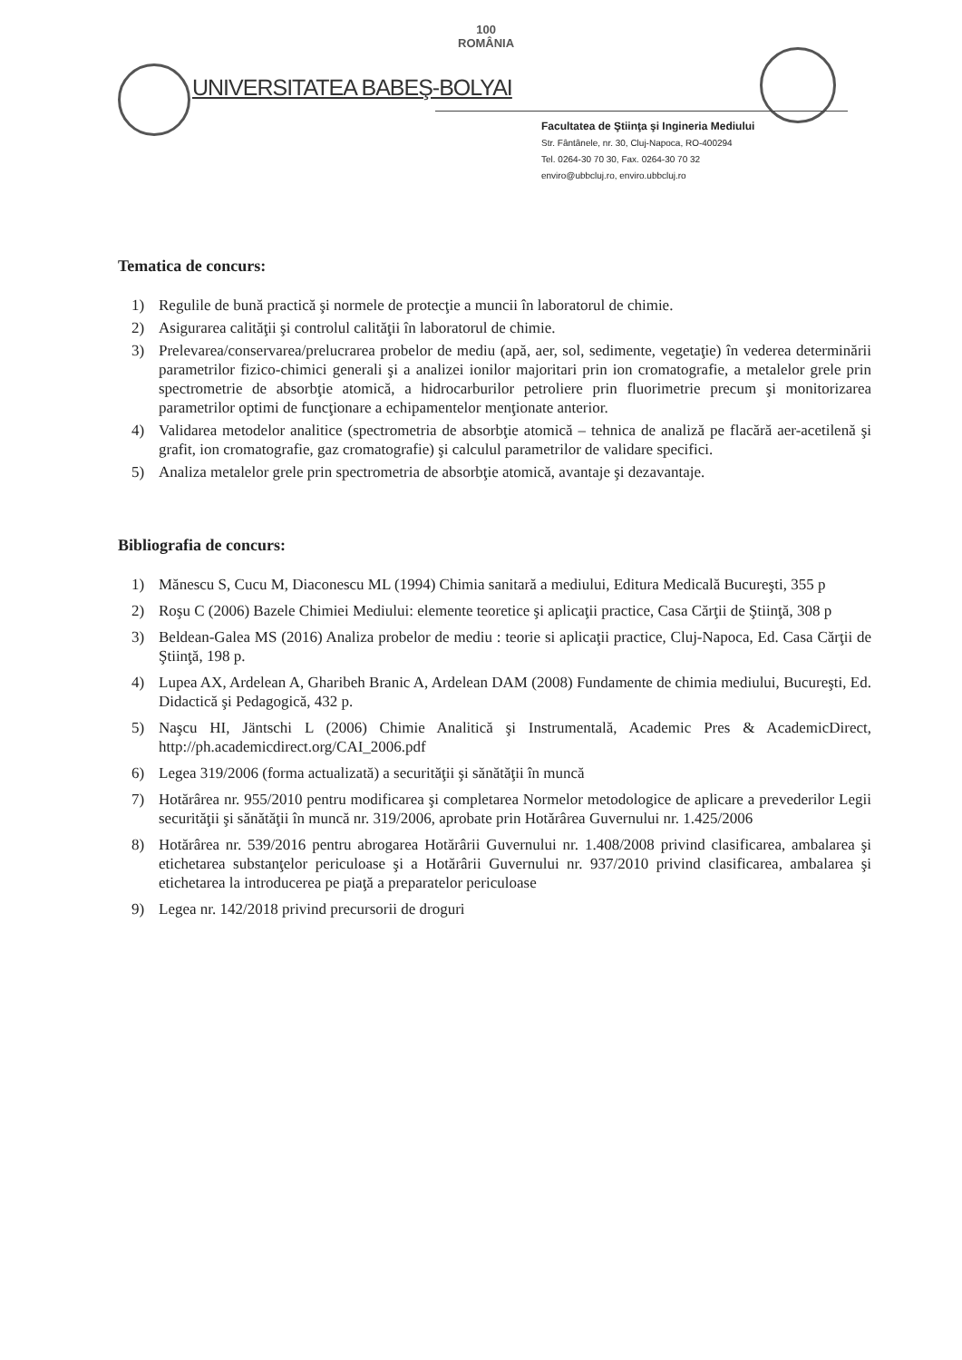UNIVERSITATEA BABEŞ-BOLYAI
100
ROMÂNIA
Facultatea de Ştiinţa şi Ingineria Mediului
Str. Fântânele, nr. 30, Cluj-Napoca, RO-400294
Tel. 0264-30 70 30, Fax. 0264-30 70 32
enviro@ubbcluj.ro, enviro.ubbcluj.ro
Tematica de concurs:
1) Regulile de bună practică şi normele de protecţie a muncii în laboratorul de chimie.
2) Asigurarea calităţii şi controlul calităţii în laboratorul de chimie.
3) Prelevarea/conservarea/prelucrarea probelor de mediu (apă, aer, sol, sedimente, vegetaţie) în vederea determinării parametrilor fizico-chimici generali şi a analizei ionilor majoritari prin ion cromatografie, a metalelor grele prin spectrometrie de absorbţie atomică, a hidrocarburilor petroliere prin fluorimetrie precum şi monitorizarea parametrilor optimi de funcţionare a echipamentelor menţionate anterior.
4) Validarea metodelor analitice (spectrometria de absorbţie atomică – tehnica de analiză pe flacără aer-acetilenă şi grafit, ion cromatografie, gaz cromatografie) şi calculul parametrilor de validare specifici.
5) Analiza metalelor grele prin spectrometria de absorbţie atomică, avantaje şi dezavantaje.
Bibliografia de concurs:
1) Mănescu S, Cucu M, Diaconescu ML (1994) Chimia sanitară a mediului, Editura Medicală Bucureşti, 355 p
2) Roşu C (2006) Bazele Chimiei Mediului: elemente teoretice şi aplicaţii practice, Casa Cărţii de Ştiinţă, 308 p
3) Beldean-Galea MS (2016) Analiza probelor de mediu : teorie si aplicaţii practice, Cluj-Napoca, Ed. Casa Cărţii de Ştiinţă, 198 p.
4) Lupea AX, Ardelean A, Gharibeh Branic A, Ardelean DAM (2008) Fundamente de chimia mediului, Bucureşti, Ed. Didactică şi Pedagogică, 432 p.
5) Naşcu HI, Jäntschi L (2006) Chimie Analitică şi Instrumentală, Academic Pres & AcademicDirect, http://ph.academicdirect.org/CAI_2006.pdf
6) Legea 319/2006 (forma actualizată) a securităţii şi sănătăţii în muncă
7) Hotărârea nr. 955/2010 pentru modificarea şi completarea Normelor metodologice de aplicare a prevederilor Legii securităţii şi sănătăţii în muncă nr. 319/2006, aprobate prin Hotărârea Guvernului nr. 1.425/2006
8) Hotărârea nr. 539/2016 pentru abrogarea Hotărârii Guvernului nr. 1.408/2008 privind clasificarea, ambalarea şi etichetarea substanţelor periculoase şi a Hotărârii Guvernului nr. 937/2010 privind clasificarea, ambalarea şi etichetarea la introducerea pe piaţă a preparatelor periculoase
9) Legea nr. 142/2018 privind precursorii de droguri